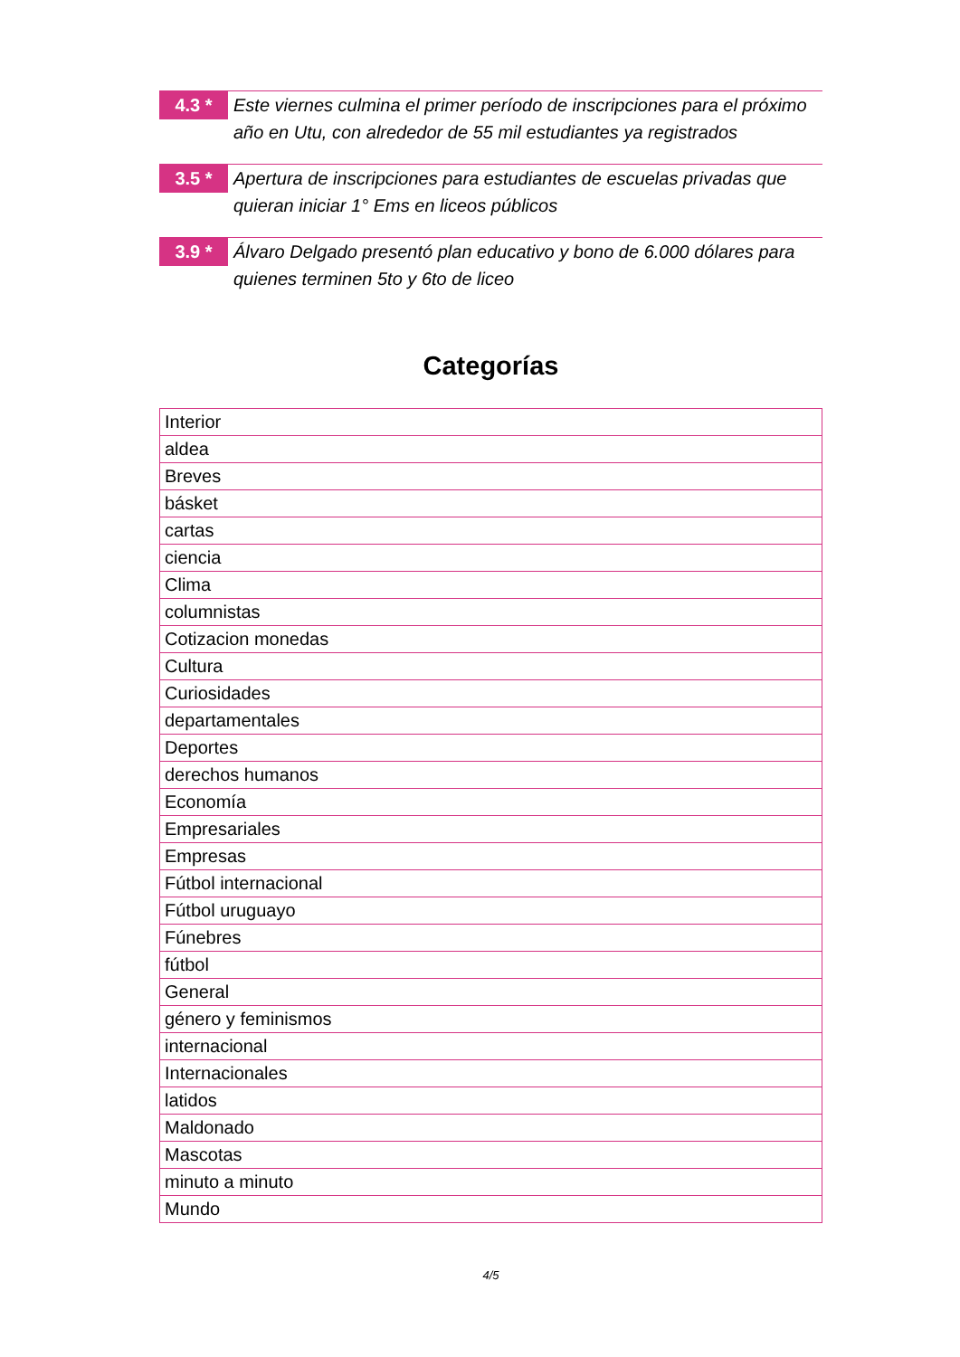4.3 *
Este viernes culmina el primer período de inscripciones para el próximo año en Utu, con alrededor de 55 mil estudiantes ya registrados
3.5 *
Apertura de inscripciones para estudiantes de escuelas privadas que quieran iniciar 1° Ems en liceos públicos
3.9 *
Álvaro Delgado presentó plan educativo y bono de 6.000 dólares para quienes terminen 5to y 6to de liceo
Categorías
| Interior |
| aldea |
| Breves |
| básket |
| cartas |
| ciencia |
| Clima |
| columnistas |
| Cotizacion monedas |
| Cultura |
| Curiosidades |
| departamentales |
| Deportes |
| derechos humanos |
| Economía |
| Empresariales |
| Empresas |
| Fútbol internacional |
| Fútbol uruguayo |
| Fúnebres |
| fútbol |
| General |
| género y feminismos |
| internacional |
| Internacionales |
| latidos |
| Maldonado |
| Mascotas |
| minuto a minuto |
| Mundo |
4/5